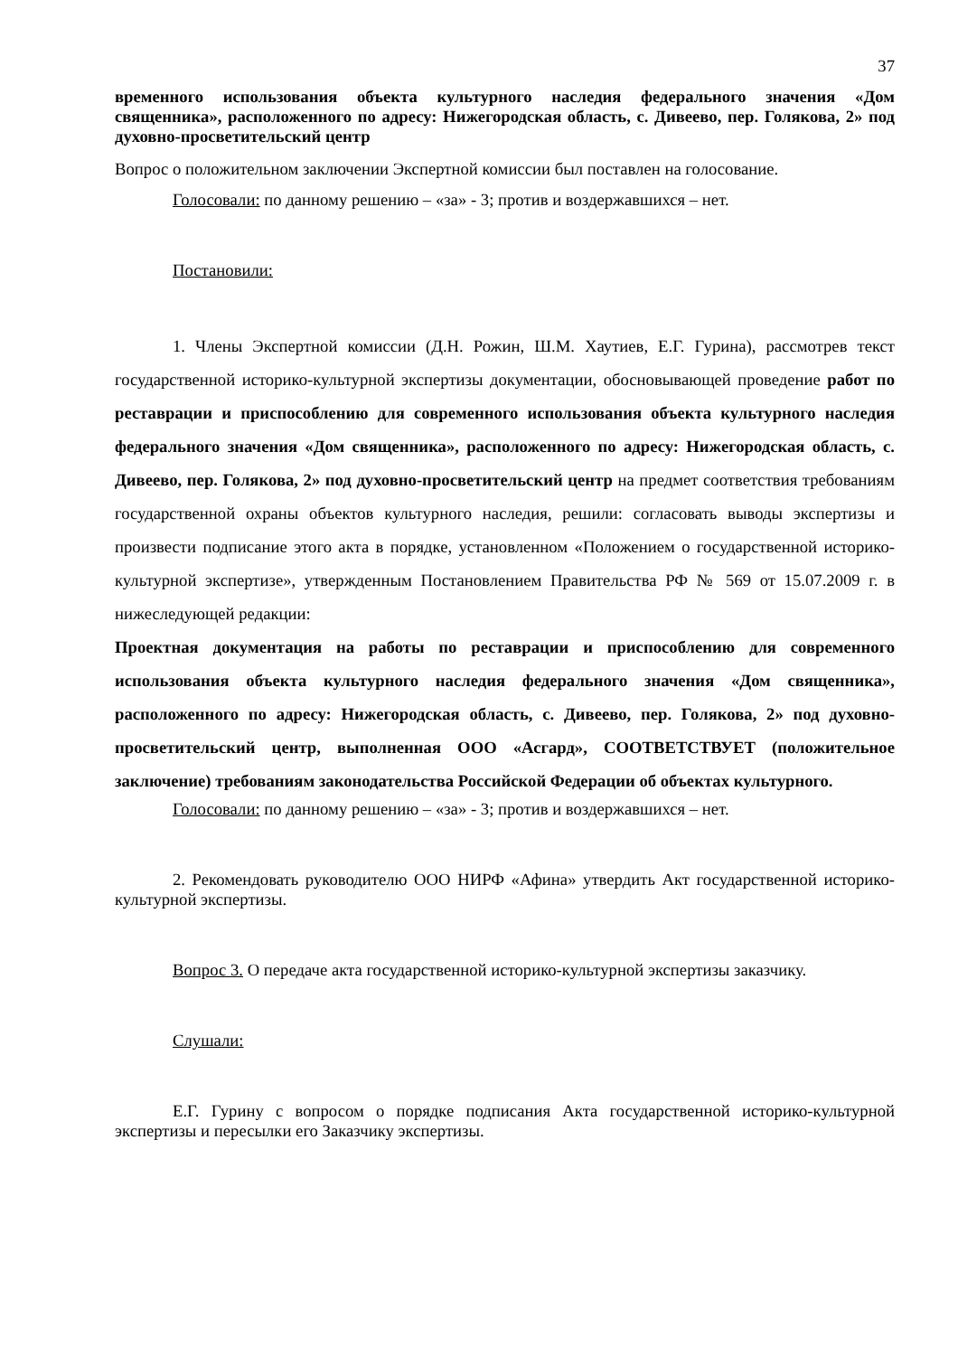37
временного использования объекта культурного наследия федерального значения «Дом священника», расположенного по адресу: Нижегородская область, с. Дивеево, пер. Голякова, 2» под духовно-просветительский центр
Вопрос о положительном заключении Экспертной комиссии был поставлен на голосование.
Голосовали: по данному решению – «за» - 3; против и воздержавшихся – нет.
Постановили:
1. Члены Экспертной комиссии (Д.Н. Рожин, Ш.М. Хаутиев, Е.Г. Гурина), рассмотрев текст государственной историко-культурной экспертизы документации, обосновывающей проведение работ по реставрации и приспособлению для современного использования объекта культурного наследия федерального значения «Дом священника», расположенного по адресу: Нижегородская область, с. Дивеево, пер. Голякова, 2» под духовно-просветительский центр на предмет соответствия требованиям государственной охраны объектов культурного наследия, решили: согласовать выводы экспертизы и произвести подписание этого акта в порядке, установленном «Положением о государственной историко-культурной экспертизе», утвержденным Постановлением Правительства РФ № 569 от 15.07.2009 г. в нижеследующей редакции:
Проектная документация на работы по реставрации и приспособлению для современного использования объекта культурного наследия федерального значения «Дом священника», расположенного по адресу: Нижегородская область, с. Дивеево, пер. Голякова, 2» под духовно-просветительский центр, выполненная ООО «Асгард», СООТВЕТСТВУЕТ (положительное заключение) требованиям законодательства Российской Федерации об объектах культурного.
Голосовали: по данному решению – «за» - 3; против и воздержавшихся – нет.
2. Рекомендовать руководителю ООО НИРФ «Афина» утвердить Акт государственной историко-культурной экспертизы.
Вопрос 3. О передаче акта государственной историко-культурной экспертизы заказчику.
Слушали:
Е.Г. Гурину с вопросом о порядке подписания Акта государственной историко-культурной экспертизы и пересылки его Заказчику экспертизы.